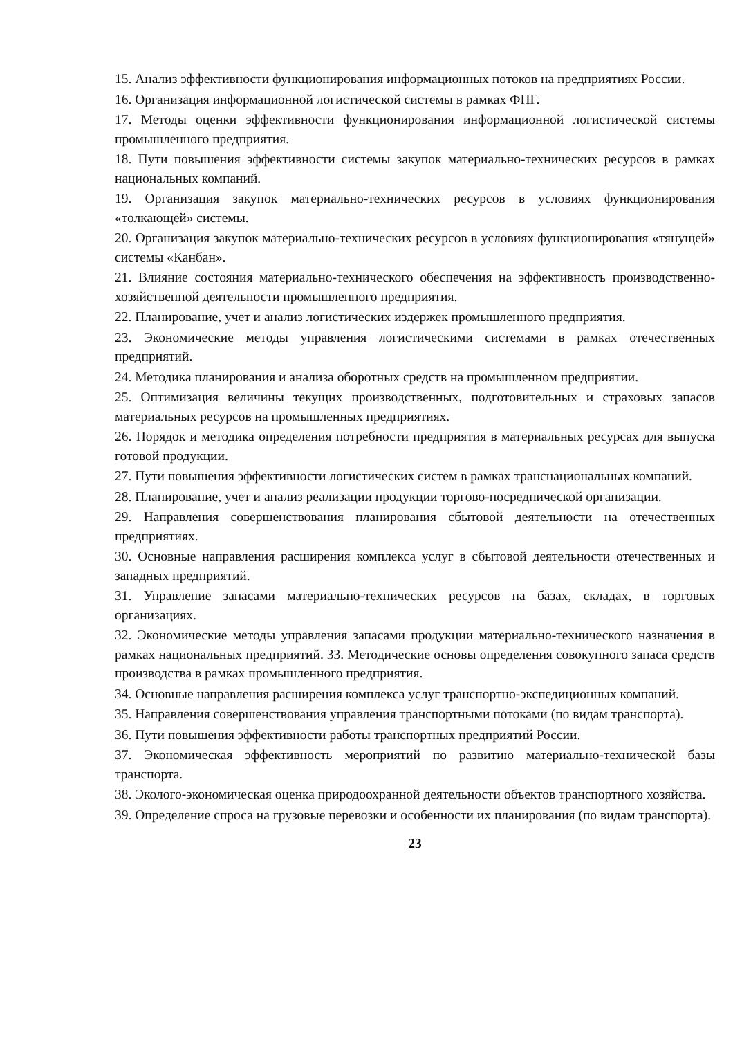15. Анализ эффективности функционирования информационных потоков на предприятиях России.
16. Организация информационной логистической системы в рамках ФПГ.
17. Методы оценки эффективности функционирования информационной логистической системы промышленного предприятия.
18. Пути повышения эффективности системы закупок материально-технических ресурсов в рамках национальных компаний.
19. Организация закупок материально-технических ресурсов в условиях функционирования «толкающей» системы.
20. Организация закупок материально-технических ресурсов в условиях функционирования «тянущей» системы «Канбан».
21. Влияние состояния материально-технического обеспечения на эффективность производственно-хозяйственной деятельности промышленного предприятия.
22. Планирование, учет и анализ логистических издержек промышленного предприятия.
23. Экономические методы управления логистическими системами в рамках отечественных предприятий.
24. Методика планирования и анализа оборотных средств на промышленном предприятии.
25. Оптимизация величины текущих производственных, подготовительных и страховых запасов материальных ресурсов на промышленных предприятиях.
26. Порядок и методика определения потребности предприятия в материальных ресурсах для выпуска готовой продукции.
27. Пути повышения эффективности логистических систем в рамках транснациональных компаний.
28. Планирование, учет и анализ реализации продукции торгово-посреднической организации.
29. Направления совершенствования планирования сбытовой деятельности на отечественных предприятиях.
30. Основные направления расширения комплекса услуг в сбытовой деятельности отечественных и западных предприятий.
31. Управление запасами материально-технических ресурсов на базах, складах, в торговых организациях.
32. Экономические методы управления запасами продукции материально-технического назначения в рамках национальных предприятий. 33. Методические основы определения совокупного запаса средств производства в рамках промышленного предприятия.
34. Основные направления расширения комплекса услуг транспортно-экспедиционных компаний.
35. Направления совершенствования управления транспортными потоками (по видам транспорта).
36. Пути повышения эффективности работы транспортных предприятий России.
37. Экономическая эффективность мероприятий по развитию материально-технической базы транспорта.
38. Эколого-экономическая оценка природоохранной деятельности объектов транспортного хозяйства.
39. Определение спроса на грузовые перевозки и особенности их планирования (по видам транспорта).
23